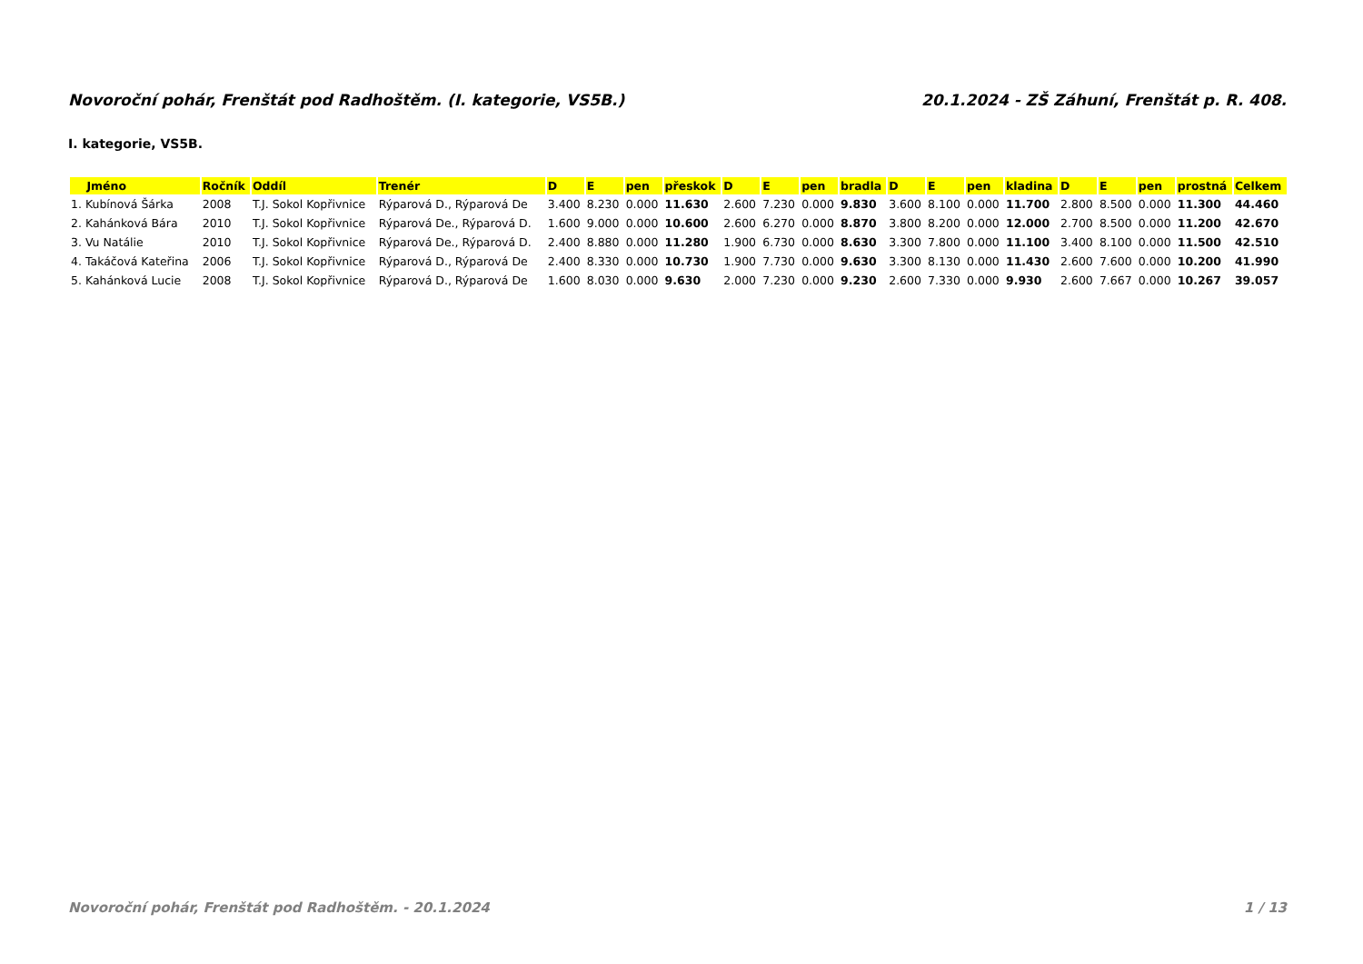Novoroční pohár, Frenštát pod Radhoštěm. (I. kategorie, VS5B.) 20.1.2024 - ZŠ Záhuní, Frenštát p. R. 408.
I. kategorie, VS5B.
| Jméno | Ročník | Oddíl | Trenér | D | E | pen | přeskok | D | E | pen | bradla | D | E | pen | kladina | D | E | pen | prostná | Celkem |
| --- | --- | --- | --- | --- | --- | --- | --- | --- | --- | --- | --- | --- | --- | --- | --- | --- | --- | --- | --- | --- |
| 1. Kubínová Šárka | 2008 | T.J. Sokol Kopřivnice | Rýparová D., Rýparová De | 3.400 | 8.230 | 0.000 | 11.630 | 2.600 | 7.230 | 0.000 | 9.830 | 3.600 | 8.100 | 0.000 | 11.700 | 2.800 | 8.500 | 0.000 | 11.300 | 44.460 |
| 2. Kahánková Bára | 2010 | T.J. Sokol Kopřivnice | Rýparová De., Rýparová D. | 1.600 | 9.000 | 0.000 | 10.600 | 2.600 | 6.270 | 0.000 | 8.870 | 3.800 | 8.200 | 0.000 | 12.000 | 2.700 | 8.500 | 0.000 | 11.200 | 42.670 |
| 3. Vu Natálie | 2010 | T.J. Sokol Kopřivnice | Rýparová De., Rýparová D. | 2.400 | 8.880 | 0.000 | 11.280 | 1.900 | 6.730 | 0.000 | 8.630 | 3.300 | 7.800 | 0.000 | 11.100 | 3.400 | 8.100 | 0.000 | 11.500 | 42.510 |
| 4. Takáčová Kateřina | 2006 | T.J. Sokol Kopřivnice | Rýparová D., Rýparová De | 2.400 | 8.330 | 0.000 | 10.730 | 1.900 | 7.730 | 0.000 | 9.630 | 3.300 | 8.130 | 0.000 | 11.430 | 2.600 | 7.600 | 0.000 | 10.200 | 41.990 |
| 5. Kahánková Lucie | 2008 | T.J. Sokol Kopřivnice | Rýparová D., Rýparová De | 1.600 | 8.030 | 0.000 | 9.630 | 2.000 | 7.230 | 0.000 | 9.230 | 2.600 | 7.330 | 0.000 | 9.930 | 2.600 | 7.667 | 0.000 | 10.267 | 39.057 |
Novoroční pohár, Frenštát pod Radhoštěm. - 20.1.2024 1 / 13